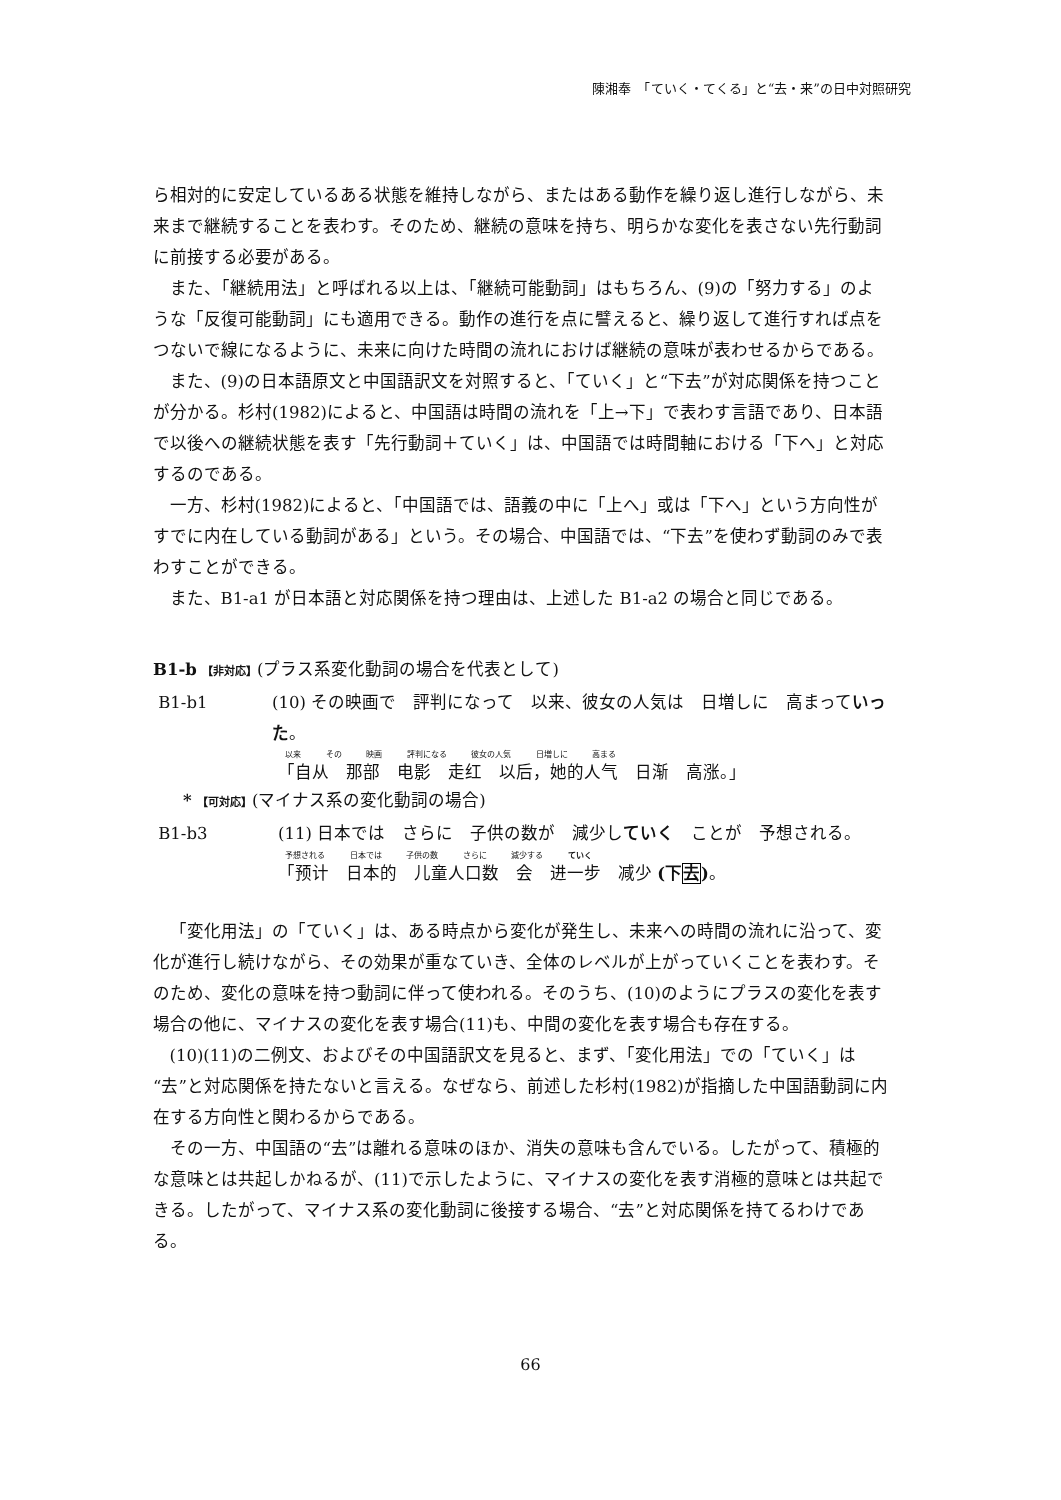陳湘奉　「ていく・てくる」と“去・来”の日中対照研究
ら相対的に安定しているある状態を維持しながら、またはある動作を繰り返し進行しながら、未来まで継続することを表わす。そのため、継続の意味を持ち、明らかな変化を表さない先行動詞に前接する必要がある。
また、「継続用法」と呼ばれる以上は、「継続可能動詞」はもちろん、(9)の「努力する」のような「反復可能動詞」にも適用できる。動作の進行を点に譬えると、繰り返して進行すれば点をつないで線になるように、未来に向けた時間の流れにおけば継続の意味が表わせるからである。
また、(9)の日本語原文と中国語訳文を対照すると、「ていく」と“下去”が対応関係を持つことが分かる。杉村(1982)によると、中国語は時間の流れを「上→下」で表わす言語であり、日本語で以後への継続状態を表す「先行動詞＋ていく」は、中国語では時間軸における「下へ」と対応するのである。
一方、杉村(1982)によると、「中国語では、語義の中に「上へ」或は「下へ」という方向性がすでに内在している動詞がある」という。その場合、中国語では、“下去”を使わず動詞のみで表わすことができる。
また、B1-a1 が日本語と対応関係を持つ理由は、上述した B1-a2 の場合と同じである。
B1-b 【非対応】(プラス系変化動詞の場合を代表として)
B1-b1 (10) その映画で　評判になって　以来、彼女の人気は　日増しに　高まっていった。
以来 その 映画 評判になる 彼女の人気 日増しに 高まる
「自从　那部　电影　走红　以后，她的人气　日渐　高涨。」
* 【可対応】(マイナス系の変化動詞の場合)
B1-b3 (11) 日本では　さらに　子供の数が　減少していく　ことが　予想される。
予想される 日本では 子供の数 さらに 減少する ていく
「预计　日本的　儿童人口数　会　进一步　减少 (下去)。
「変化用法」の「ていく」は、ある時点から変化が発生し、未来への時間の流れに沿って、変化が進行し続けながら、その効果が重なていき、全体のレベルが上がっていくことを表わす。そのため、変化の意味を持つ動詞に伴って使われる。そのうち、(10)のようにプラスの変化を表す場合の他に、マイナスの変化を表す場合(11)も、中間の変化を表す場合も存在する。
(10)(11)の二例文、およびその中国語訳文を見ると、まず、「変化用法」での「ていく」は“去”と対応関係を持たないと言える。なぜなら、前述した杉村(1982)が指摘した中国語動詞に内在する方向性と関わるからである。
その一方、中国語の“去”は離れる意味のほか、消失の意味も含んでいる。したがって、積極的な意味とは共起しかねるが、(11)で示したように、マイナスの変化を表す消極的意味とは共起できる。したがって、マイナス系の変化動詞に後接する場合、“去”と対応関係を持てるわけである。
66